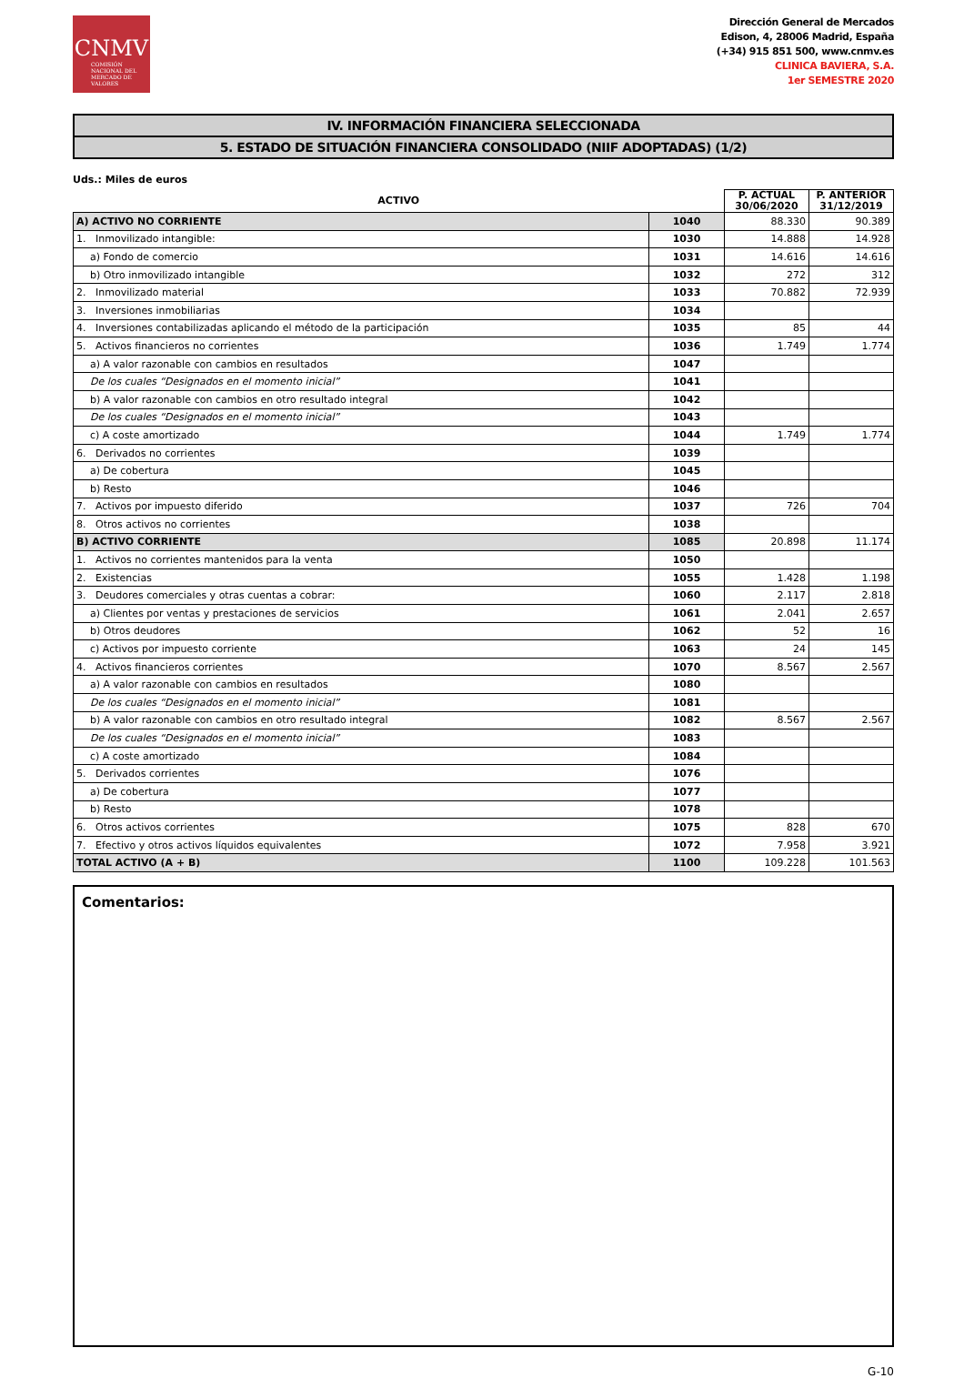CNMV
COMISIÓN NACIONAL DEL MERCADO DE VALORES
Dirección General de Mercados
Edison, 4, 28006 Madrid, España
(+34) 915 851 500, www.cnmv.es
CLINICA BAVIERA, S.A.
1er SEMESTRE 2020
IV. INFORMACIÓN FINANCIERA SELECCIONADA
5. ESTADO DE SITUACIÓN FINANCIERA CONSOLIDADO (NIIF ADOPTADAS) (1/2)
Uds.: Miles de euros
| ACTIVO | | P. ACTUAL 30/06/2020 | P. ANTERIOR 31/12/2019 |
| --- | --- | --- | --- |
| A) ACTIVO NO CORRIENTE | 1040 | 88.330 | 90.389 |
| 1. Inmovilizado intangible: | 1030 | 14.888 | 14.928 |
| a) Fondo de comercio | 1031 | 14.616 | 14.616 |
| b) Otro inmovilizado intangible | 1032 | 272 | 312 |
| 2. Inmovilizado material | 1033 | 70.882 | 72.939 |
| 3. Inversiones inmobiliarias | 1034 | | |
| 4. Inversiones contabilizadas aplicando el método de la participación | 1035 | 85 | 44 |
| 5. Activos financieros no corrientes | 1036 | 1.749 | 1.774 |
| a) A valor razonable con cambios en resultados | 1047 | | |
| De los cuales “Designados en el momento inicial” | 1041 | | |
| b) A valor razonable con cambios en otro resultado integral | 1042 | | |
| De los cuales “Designados en el momento inicial” | 1043 | | |
| c) A coste amortizado | 1044 | 1.749 | 1.774 |
| 6. Derivados no corrientes | 1039 | | |
| a) De cobertura | 1045 | | |
| b) Resto | 1046 | | |
| 7. Activos por impuesto diferido | 1037 | 726 | 704 |
| 8. Otros activos no corrientes | 1038 | | |
| B) ACTIVO CORRIENTE | 1085 | 20.898 | 11.174 |
| 1. Activos no corrientes mantenidos para la venta | 1050 | | |
| 2. Existencias | 1055 | 1.428 | 1.198 |
| 3. Deudores comerciales y otras cuentas a cobrar: | 1060 | 2.117 | 2.818 |
| a) Clientes por ventas y prestaciones de servicios | 1061 | 2.041 | 2.657 |
| b) Otros deudores | 1062 | 52 | 16 |
| c) Activos por impuesto corriente | 1063 | 24 | 145 |
| 4. Activos financieros corrientes | 1070 | 8.567 | 2.567 |
| a) A valor razonable con cambios en resultados | 1080 | | |
| De los cuales “Designados en el momento inicial” | 1081 | | |
| b) A valor razonable con cambios en otro resultado integral | 1082 | 8.567 | 2.567 |
| De los cuales “Designados en el momento inicial” | 1083 | | |
| c) A coste amortizado | 1084 | | |
| 5. Derivados corrientes | 1076 | | |
| a) De cobertura | 1077 | | |
| b) Resto | 1078 | | |
| 6. Otros activos corrientes | 1075 | 828 | 670 |
| 7. Efectivo y otros activos líquidos equivalentes | 1072 | 7.958 | 3.921 |
| TOTAL ACTIVO (A + B) | 1100 | 109.228 | 101.563 |
Comentarios:
G-10